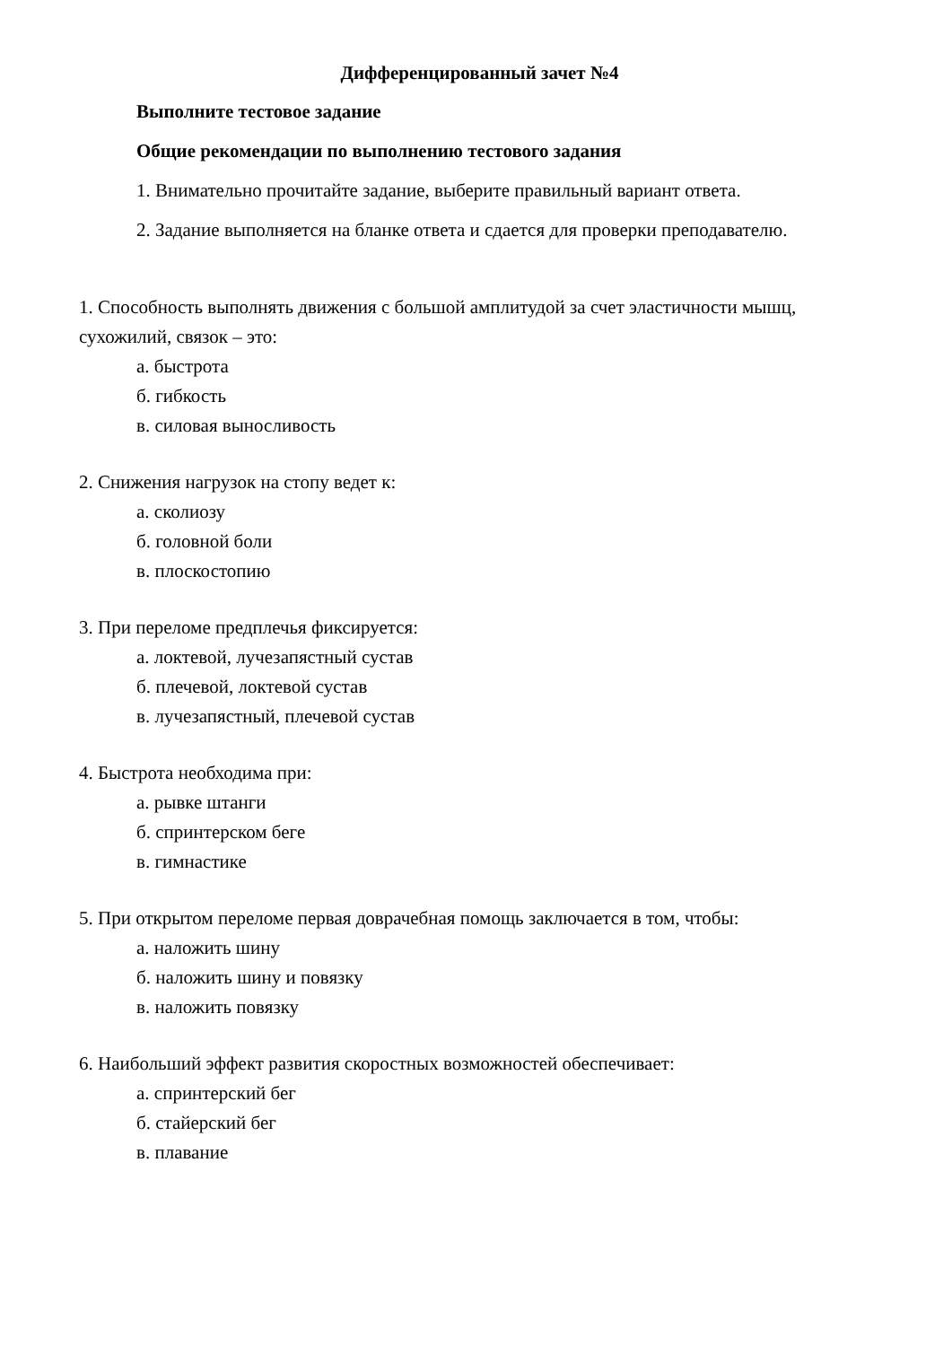Дифференцированный зачет №4
Выполните тестовое задание
Общие рекомендации по выполнению тестового задания
1. Внимательно прочитайте задание, выберите правильный вариант ответа.
2. Задание выполняется на бланке ответа и сдается для проверки преподавателю.
1. Способность выполнять движения с большой амплитудой за счет эластичности мышц, сухожилий, связок – это:
а. быстрота
б. гибкость
в. силовая выносливость
2. Снижения нагрузок на стопу ведет к:
а. сколиозу
б. головной боли
в. плоскостопию
3. При переломе предплечья фиксируется:
а. локтевой, лучезапястный сустав
б. плечевой, локтевой сустав
в. лучезапястный, плечевой сустав
4. Быстрота необходима при:
а. рывке штанги
б. спринтерском беге
в. гимнастике
5. При открытом переломе первая доврачебная помощь заключается в том, чтобы:
а. наложить шину
б. наложить шину и повязку
в. наложить повязку
6. Наибольший эффект развития скоростных возможностей обеспечивает:
а. спринтерский бег
б. стайерский бег
в. плавание